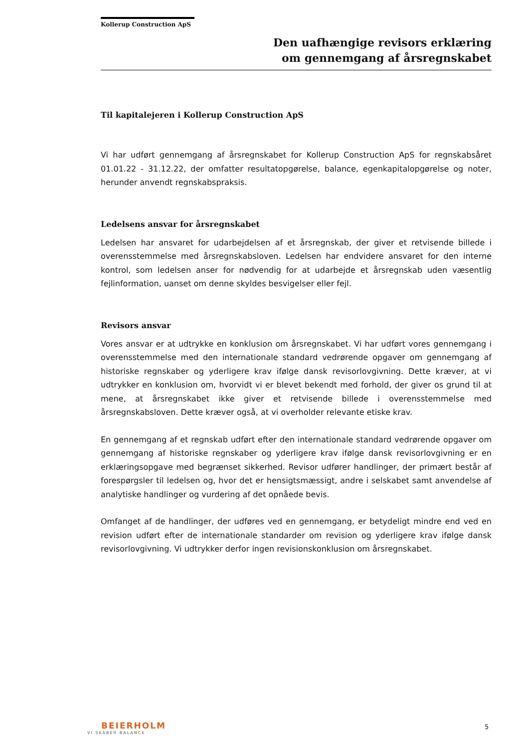Kollerup Construction ApS
Den uafhængige revisors erklæring
om gennemgang af årsregnskabet
Til kapitalejeren i Kollerup Construction ApS
Vi har udført gennemgang af årsregnskabet for Kollerup Construction ApS for regnskabsåret 01.01.22 - 31.12.22, der omfatter resultatopgørelse, balance, egenkapitalopgørelse og noter, herunder anvendt regnskabspraksis.
Ledelsens ansvar for årsregnskabet
Ledelsen har ansvaret for udarbejdelsen af et årsregnskab, der giver et retvisende billede i overensstemmelse med årsregnskabsloven. Ledelsen har endvidere ansvaret for den interne kontrol, som ledelsen anser for nødvendig for at udarbejde et årsregnskab uden væsentlig fejlinformation, uanset om denne skyldes besvigelser eller fejl.
Revisors ansvar
Vores ansvar er at udtrykke en konklusion om årsregnskabet. Vi har udført vores gennemgang i overensstemmelse med den internationale standard vedrørende opgaver om gennemgang af historiske regnskaber og yderligere krav ifølge dansk revisorlovgivning. Dette kræver, at vi udtrykker en konklusion om, hvorvidt vi er blevet bekendt med forhold, der giver os grund til at mene, at årsregnskabet ikke giver et retvisende billede i overensstemmelse med årsregnskabsloven. Dette kræver også, at vi overholder relevante etiske krav.
En gennemgang af et regnskab udført efter den internationale standard vedrørende opgaver om gennemgang af historiske regnskaber og yderligere krav ifølge dansk revisorlovgivning er en erklæringsopgave med begrænset sikkerhed. Revisor udfører handlinger, der primært består af forespørgsler til ledelsen og, hvor det er hensigtsmæssigt, andre i selskabet samt anvendelse af analytiske handlinger og vurdering af det opnåede bevis.
Omfanget af de handlinger, der udføres ved en gennemgang, er betydeligt mindre end ved en revision udført efter de internationale standarder om revision og yderligere krav ifølge dansk revisorlovgivning. Vi udtrykker derfor ingen revisionskonklusion om årsregnskabet.
BEIERHOLM
VI SKABER BALANCE
5